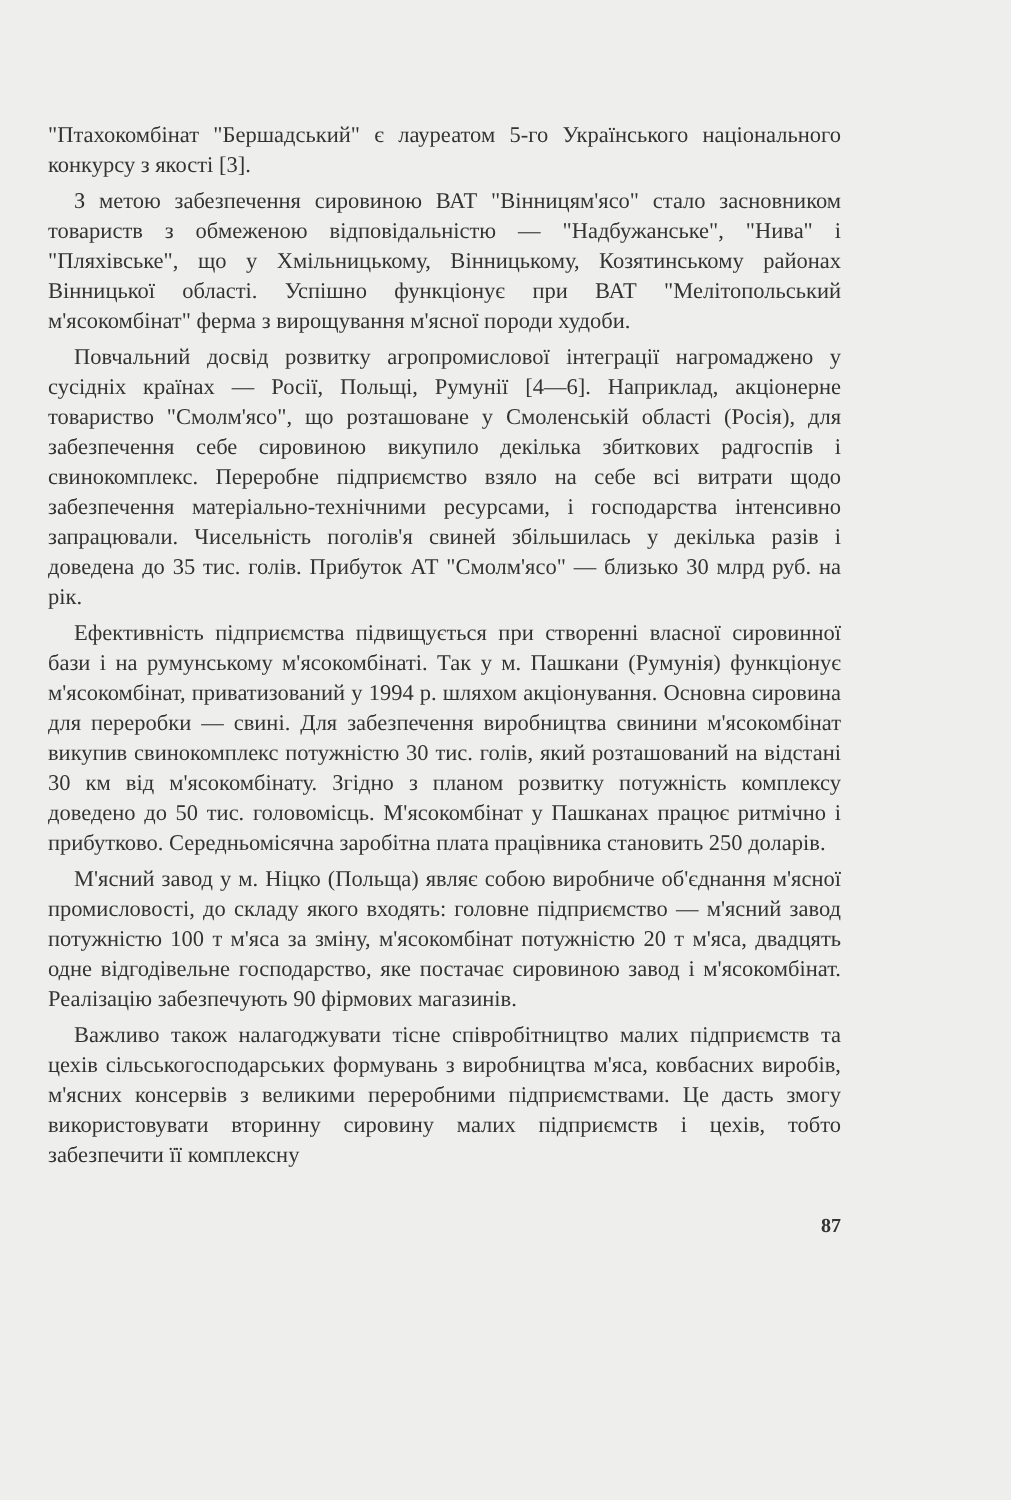"Птахокомбінат "Бершадський" є лауреатом 5-го Українського національного конкурсу з якості [3].
З метою забезпечення сировиною ВАТ "Вінницям'ясо" стало засновником товариств з обмеженою відповідальністю — "Надбужанське", "Нива" і "Пляхівське", що у Хмільницькому, Вінницькому, Козятинському районах Вінницької області. Успішно функціонує при ВАТ "Мелітопольський м'ясокомбінат" ферма з вирощування м'ясної породи худоби.
Повчальний досвід розвитку агропромислової інтеграції нагромаджено у сусідніх країнах — Росії, Польщі, Румунії [4—6]. Наприклад, акціонерне товариство "Смолм'ясо", що розташоване у Смоленській області (Росія), для забезпечення себе сировиною викупило декілька збиткових радгоспів і свинокомплекс. Переробне підприємство взяло на себе всі витрати щодо забезпечення матеріально-технічними ресурсами, і господарства інтенсивно запрацювали. Чисельність поголів'я свиней збільшилась у декілька разів і доведена до 35 тис. голів. Прибуток АТ "Смолм'ясо" — близько 30 млрд руб. на рік.
Ефективність підприємства підвищується при створенні власної сировинної бази і на румунському м'ясокомбінаті. Так у м. Пашкани (Румунія) функціонує м'ясокомбінат, приватизований у 1994 р. шляхом акціонування. Основна сировина для переробки — свині. Для забезпечення виробництва свинини м'ясокомбінат викупив свинокомплекс потужністю 30 тис. голів, який розташований на відстані 30 км від м'ясокомбінату. Згідно з планом розвитку потужність комплексу доведено до 50 тис. головомісць. М'ясокомбінат у Пашканах працює ритмічно і прибутково. Середньомісячна заробітна плата працівника становить 250 доларів.
М'ясний завод у м. Ніцко (Польща) являє собою виробниче об'єднання м'ясної промисловості, до складу якого входять: головне підприємство — м'ясний завод потужністю 100 т м'яса за зміну, м'ясокомбінат потужністю 20 т м'яса, двадцять одне відгодівельне господарство, яке постачає сировиною завод і м'ясокомбінат. Реалізацію забезпечують 90 фірмових магазинів.
Важливо також налагоджувати тісне співробітництво малих підприємств та цехів сільськогосподарських формувань з виробництва м'яса, ковбасних виробів, м'ясних консервів з великими переробними підприємствами. Це дасть змогу використовувати вторинну сировину малих підприємств і цехів, тобто забезпечити її комплексну
87